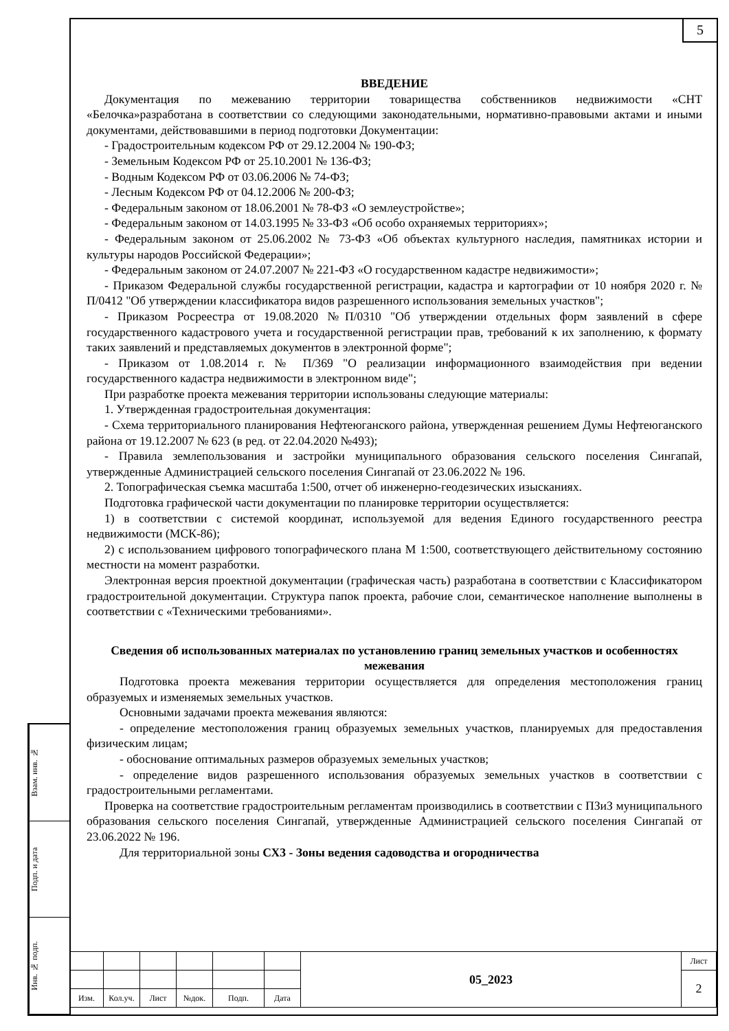5
ВВЕДЕНИЕ
Документация по межеванию территории товарищества собственников недвижимости «СНТ «Белочка»разработана в соответствии со следующими законодательными, нормативно-правовыми актами и иными документами, действовавшими в период подготовки Документации:
- Градостроительным кодексом РФ от 29.12.2004 № 190-ФЗ;
- Земельным Кодексом РФ от 25.10.2001 № 136-ФЗ;
- Водным Кодексом РФ от 03.06.2006 № 74-ФЗ;
- Лесным Кодексом РФ от 04.12.2006 № 200-ФЗ;
- Федеральным законом от 18.06.2001 № 78-ФЗ «О землеустройстве»;
- Федеральным законом от 14.03.1995 № 33-ФЗ «Об особо охраняемых территориях»;
- Федеральным законом от 25.06.2002 № 73-ФЗ «Об объектах культурного наследия, памятниках истории и культуры народов Российской Федерации»;
- Федеральным законом от 24.07.2007 № 221-ФЗ «О государственном кадастре недвижимости»;
- Приказом Федеральной службы государственной регистрации, кадастра и картографии от 10 ноября 2020 г. № П/0412 "Об утверждении классификатора видов разрешенного использования земельных участков";
- Приказом Росреестра от 19.08.2020 №П/0310 "Об утверждении отдельных форм заявлений в сфере государственного кадастрового учета и государственной регистрации прав, требований к их заполнению, к формату таких заявлений и представляемых документов в электронной форме";
- Приказом от 1.08.2014 г. № П/369 "О реализации информационного взаимодействия при ведении государственного кадастра недвижимости в электронном виде";
При разработке проекта межевания территории использованы следующие материалы:
1. Утвержденная градостроительная документация:
- Схема территориального планирования Нефтеюганского района, утвержденная решением Думы Нефтеюганского района от 19.12.2007 № 623 (в ред. от 22.04.2020 №493);
- Правила землепользования и застройки муниципального образования сельского поселения Сингапай, утвержденные Администрацией сельского поселения Сингапай от 23.06.2022 № 196.
2. Топографическая съемка масштаба 1:500, отчет об инженерно-геодезических изысканиях.
Подготовка графической части документации по планировке территории осуществляется:
1) в соответствии с системой координат, используемой для ведения Единого государственного реестра недвижимости (МСК-86);
2) с использованием цифрового топографического плана М 1:500, соответствующего действительному состоянию местности на момент разработки.
Электронная версия проектной документации (графическая часть) разработана в соответствии с Классификатором градостроительной документации. Структура папок проекта, рабочие слои, семантическое наполнение выполнены в соответствии с «Техническими требованиями».
Сведения об использованных материалах по установлению границ земельных участков и особенностях межевания
Подготовка проекта межевания территории осуществляется для определения местоположения границ образуемых и изменяемых земельных участков.
Основными задачами проекта межевания являются:
- определение местоположения границ образуемых земельных участков, планируемых для предоставления физическим лицам;
- обоснование оптимальных размеров образуемых земельных участков;
- определение видов разрешенного использования образуемых земельных участков в соответствии с градостроительными регламентами.
Проверка на соответствие градостроительным регламентам производились в соответствии с ПЗиЗ муниципального образования сельского поселения Сингапай, утвержденные Администрацией сельского поселения Сингапай от 23.06.2022 № 196.
Для территориальной зоны СХ3 - Зоны ведения садоводства и огородничества
Взам. инв. №
Подп. и дата
Инв. № подп.
| | | | | | | 05_2023 | Лист |
| | | | | | | | 2 |
| Изм. | Кол.уч. | Лист | №док. | Подп. | Дата | | |